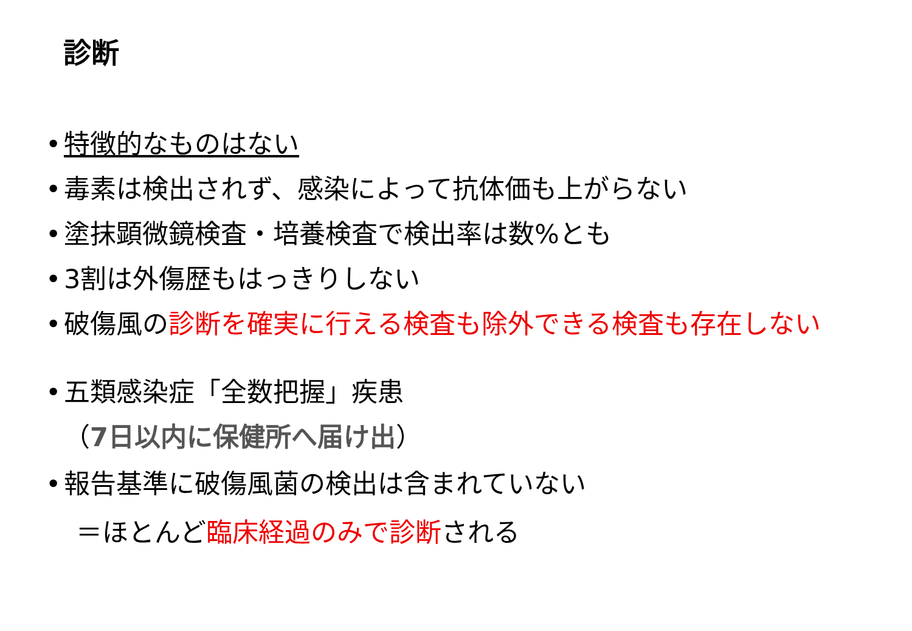診断
• 特徴的なものはない
• 毒素は検出されず、感染によって抗体価も上がらない
• 塗抹顕微鏡検査・培養検査で検出率は数%とも
• 3割は外傷歴もはっきりしない
• 破傷風の診断を確実に行える検査も除外できる検査も存在しない
• 五類感染症「全数把握」疾患
（7日以内に保健所へ届け出）
• 報告基準に破傷風菌の検出は含まれていない
＝ほとんど臨床経過のみで診断される